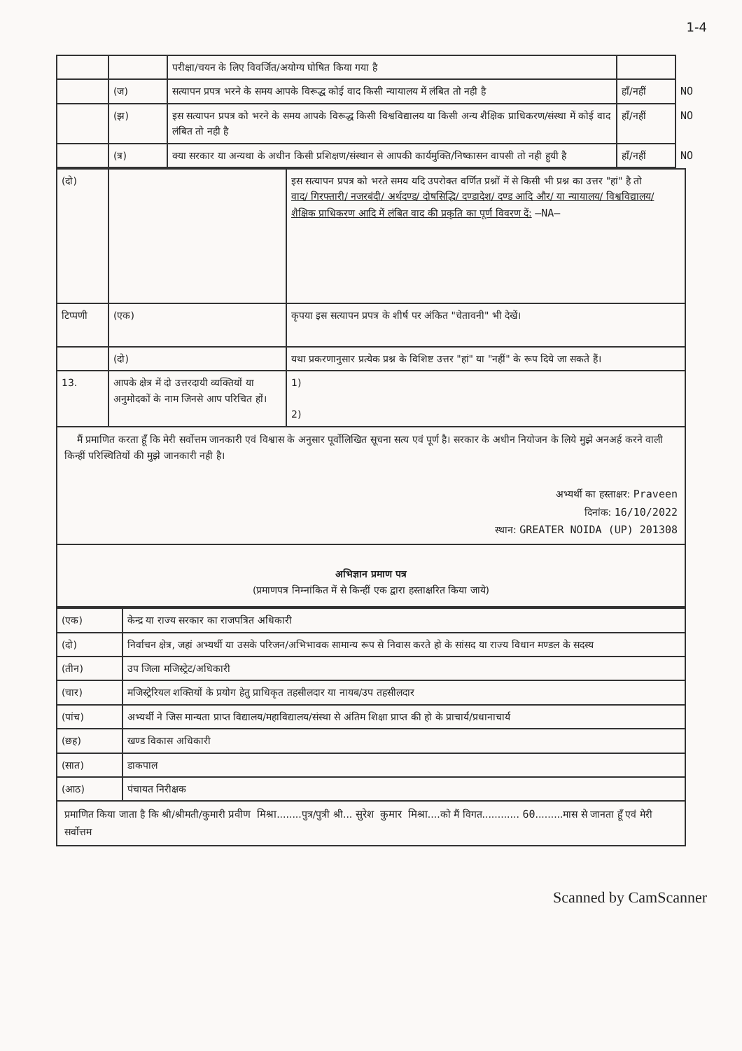1-4
| | | परीक्षा/चयन के लिए विवर्जित/अयोग्य घोषित किया गया है | | |
| | (ज) | सत्यापन प्रपत्र भरने के समय आपके विरूद्ध कोई वाद किसी न्यायालय में लंबित तो नही है | हाँ/नहीं | NO |
| | (झ) | इस सत्यापन प्रपत्र को भरने के समय आपके विरूद्ध किसी विश्वविद्यालय या किसी अन्य शैक्षिक प्राधिकरण/संस्था में कोई वाद लंबित तो नही है | हाँ/नहीं | NO |
| | (त्र) | क्या सरकार या अन्यथा के अधीन किसी प्रशिक्षण/संस्थान से आपकी कार्यमुक्ति/निष्कासन वापसी तो नही हुयी है | हाँ/नहीं | NO |
| (दो) | | इस सत्यापन प्रपत्र को भरते समय यदि उपरोक्त वर्णित प्रश्नों में से किसी भी प्रश्न का उत्तर "हां" है तो वाद/ गिरफ्तारी/ नजरबंदी/ अर्थदण्ड/ दोषसिद्धि/ दण्डादेश/ दण्ड आदि और/ या न्यायालय/ विश्वविद्यालय/ शैक्षिक प्राधिकरण आदि में लंबित वाद की प्रकृति का पूर्ण विवरण दें: —NA— |
| टिप्पणी | (एक) | कृपया इस सत्यापन प्रपत्र के शीर्ष पर अंकित "चेतावनी" भी देखें। |
| | (दो) | यथा प्रकरणानुसार प्रत्येक प्रश्न के विशिष्ट उत्तर "हां" या "नहीं" के रूप दिये जा सकते हैं। |
| 13. | आपके क्षेत्र में दो उत्तरदायी व्यक्तियों या अनुमोदकों के नाम जिनसे आप परिचित हों। | 1) 2) |
मैं प्रमाणित करता हूँ कि मेरी सर्वोत्तम जानकारी एवं विश्वास के अनुसार पूर्वोलिखित सूचना सत्य एवं पूर्ण है। सरकार के अधीन नियोजन के लिये मुझे अनअर्ह करने वाली किन्हीं परिस्थितियों की मुझे जानकारी नही है।
अभ्यर्थी का हस्ताक्षर: Praveen
दिनांक: 16/10/2022
स्थान: GREATER NOIDA (UP) 201308
अभिज्ञान प्रमाण पत्र
(प्रमाणपत्र निम्नांकित में से किन्हीं एक द्वारा हस्ताक्षरित किया जाये)
| (एक) | केन्द्र या राज्य सरकार का राजपत्रित अधिकारी |
| (दो) | निर्वाचन क्षेत्र, जहां अभ्यर्थी या उसके परिजन/अभिभावक सामान्य रूप से निवास करते हो के सांसद या राज्य विधान मण्डल के सदस्य |
| (तीन) | उप जिला मजिस्ट्रेट/अधिकारी |
| (चार) | मजिस्ट्रेरियल शक्तियों के प्रयोग हेतु प्राधिकृत तहसीलदार या नायब/उप तहसीलदार |
| (पांच) | अभ्यर्थी ने जिस मान्यता प्राप्त विद्यालय/महाविद्यालय/संस्था से अंतिम शिक्षा प्राप्त की हो के प्राचार्य/प्रधानाचार्य |
| (छह) | खण्ड विकास अधिकारी |
| (सात) | डाकपाल |
| (आठ) | पंचायत निरीक्षक |
प्रमाणित किया जाता है कि श्री/श्रीमती/कुमारी प्रवीण मिश्रा........पुत्र/पुत्री श्री... सुरेश कुमार मिश्रा....को मैं विगत............ 60.........मास से जानता हूँ एवं मेरी सर्वोत्तम
Scanned by CamScanner